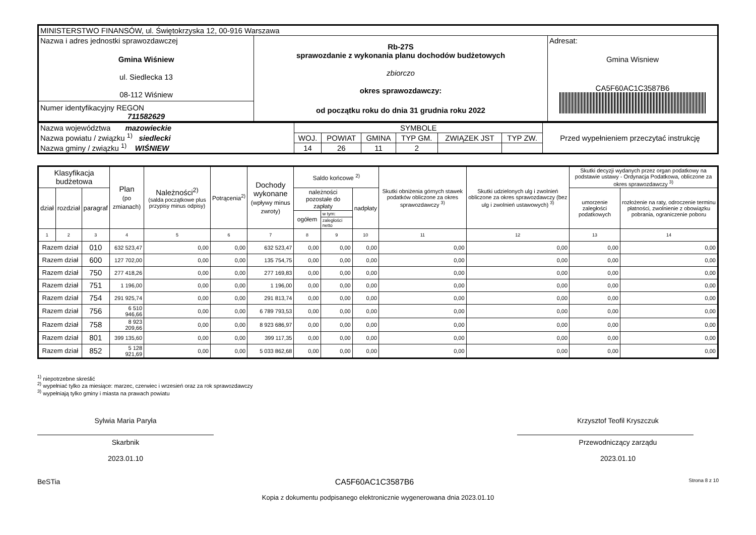| MINISTERSTWO FINANSÓW, ul. Świętokrzyska 12, 00-916 Warszawa | | |
| Nazwa i adres jednostki sprawozdawczej Gmina Wiśniew ul. Siedlecka 13 08-112 Wiśniew Numer identyfikacyjny REGON 711582629 | Rb-27S sprawozdanie z wykonania planu dochodów budżetowych zbiorczo okres sprawozdawczy: od początku roku do dnia 31 grudnia roku 2022 | Adresat: Gmina Wisniew CA5F60AC1C3587B6 |
| Nazwa województwa mazowieckie Nazwa powiatu / związku <sup>1)</sup> siedlecki Nazwa gminy / związku <sup>1)</sup> WIŚNIEW | SYMBOLE | | | | | | Przed wypełnieniem przeczytać instrukcję |
| | WOJ. | POWIAT | GMINA | TYP GM. | ZWIĄZEK JST | TYP ZW. | |
| | 14 | 26 | 11 | 2 | | | |
| Klasyfikacja budżetowa | | | Plan (po zmianach) | Należności<sup>2)</sup> (salda początkowe plus przypisy minus odpisy) | Potrącenia<sup>2)</sup> | Dochody wykonane (wpływy minus zwroty) | Saldo końcowe <sup>2)</sup> | | | Skutki obniżenia górnych stawek podatków obliczone za okres sprawozdawczy <sup>3)</sup> | Skutki udzielonych ulg i zwolnień obliczone za okres sprawozdawczy (bez ulg i zwolnień ustawowych) <sup>3)</sup> | Skutki decyzji wydanych przez organ podatkowy na podstawie ustawy - Ordynacja Podatkowa, obliczone za okres sprawozdawczy <sup>3)</sup> | |
| --- | --- | --- | --- | --- | --- | --- | --- | --- | --- | --- | --- | --- | --- |
| dział | rozdział | paragraf | | | | | należności pozostałe do zapłaty | | nadpłaty | | | umorzenie zaległości podatkowych | rozłożenie na raty, odroczenie terminu płatności, zwolnienie z obowiązku pobrania, ograniczenie poboru |
| | | | | | | | ogółem | w tym: | | | | | |
| | | | | | | | | zaległości netto | | | | | |
| 1 | 2 | 3 | 4 | 5 | 6 | 7 | 8 | 9 | 10 | 11 | 12 | 13 | 14 |
| Razem dział | | 010 | 632 523,47 | 0,00 | 0,00 | 632 523,47 | 0,00 | 0,00 | 0,00 | 0,00 | 0,00 | 0,00 | 0,00 |
| Razem dział | | 600 | 127 702,00 | 0,00 | 0,00 | 135 754,75 | 0,00 | 0,00 | 0,00 | 0,00 | 0,00 | 0,00 | 0,00 |
| Razem dział | | 750 | 277 418,26 | 0,00 | 0,00 | 277 169,83 | 0,00 | 0,00 | 0,00 | 0,00 | 0,00 | 0,00 | 0,00 |
| Razem dział | | 751 | 1 196,00 | 0,00 | 0,00 | 1 196,00 | 0,00 | 0,00 | 0,00 | 0,00 | 0,00 | 0,00 | 0,00 |
| Razem dział | | 754 | 291 925,74 | 0,00 | 0,00 | 291 813,74 | 0,00 | 0,00 | 0,00 | 0,00 | 0,00 | 0,00 | 0,00 |
| Razem dział | | 756 | 6 510 946,66 | 0,00 | 0,00 | 6 789 793,53 | 0,00 | 0,00 | 0,00 | 0,00 | 0,00 | 0,00 | 0,00 |
| Razem dział | | 758 | 8 923 209,66 | 0,00 | 0,00 | 8 923 686,97 | 0,00 | 0,00 | 0,00 | 0,00 | 0,00 | 0,00 | 0,00 |
| Razem dział | | 801 | 399 135,60 | 0,00 | 0,00 | 399 117,35 | 0,00 | 0,00 | 0,00 | 0,00 | 0,00 | 0,00 | 0,00 |
| Razem dział | | 852 | 5 128 921,69 | 0,00 | 0,00 | 5 033 862,68 | 0,00 | 0,00 | 0,00 | 0,00 | 0,00 | 0,00 | 0,00 |
<sup>1)</sup> niepotrzebne skreślić
<sup>2)</sup> wypełniać tylko za miesiące: marzec, czerwiec i wrzesień oraz za rok sprawozdawczy
<sup>3)</sup> wypełniają tylko gminy i miasta na prawach powiatu
Sylwia Maria Paryła
Skarbnik
2023.01.10
Krzysztof Teofil Kryszczuk
Przewodniczący zarządu
2023.01.10
BeSTia CA5F60AC1C3587B6 Strona 8 z 10
Kopia z dokumentu podpisanego elektronicznie wygenerowana dnia 2023.01.10